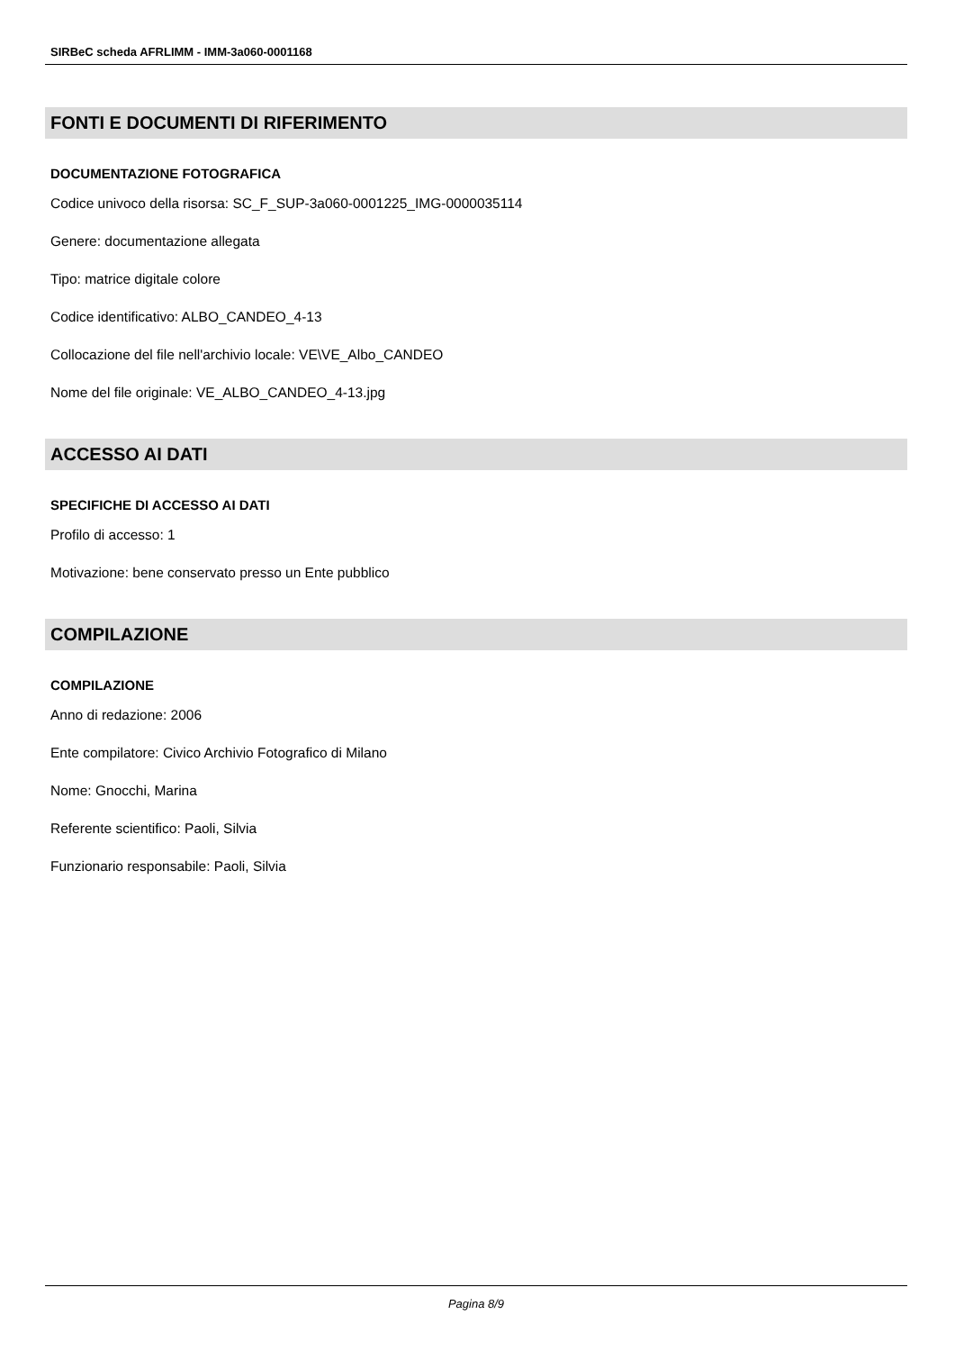SIRBeC scheda AFRLIMM - IMM-3a060-0001168
FONTI E DOCUMENTI DI RIFERIMENTO
DOCUMENTAZIONE FOTOGRAFICA
Codice univoco della risorsa: SC_F_SUP-3a060-0001225_IMG-0000035114
Genere: documentazione allegata
Tipo: matrice digitale colore
Codice identificativo: ALBO_CANDEO_4-13
Collocazione del file nell'archivio locale: VE\VE_Albo_CANDEO
Nome del file originale: VE_ALBO_CANDEO_4-13.jpg
ACCESSO AI DATI
SPECIFICHE DI ACCESSO AI DATI
Profilo di accesso: 1
Motivazione: bene conservato presso un Ente pubblico
COMPILAZIONE
COMPILAZIONE
Anno di redazione: 2006
Ente compilatore: Civico Archivio Fotografico di Milano
Nome: Gnocchi, Marina
Referente scientifico: Paoli, Silvia
Funzionario responsabile: Paoli, Silvia
Pagina 8/9